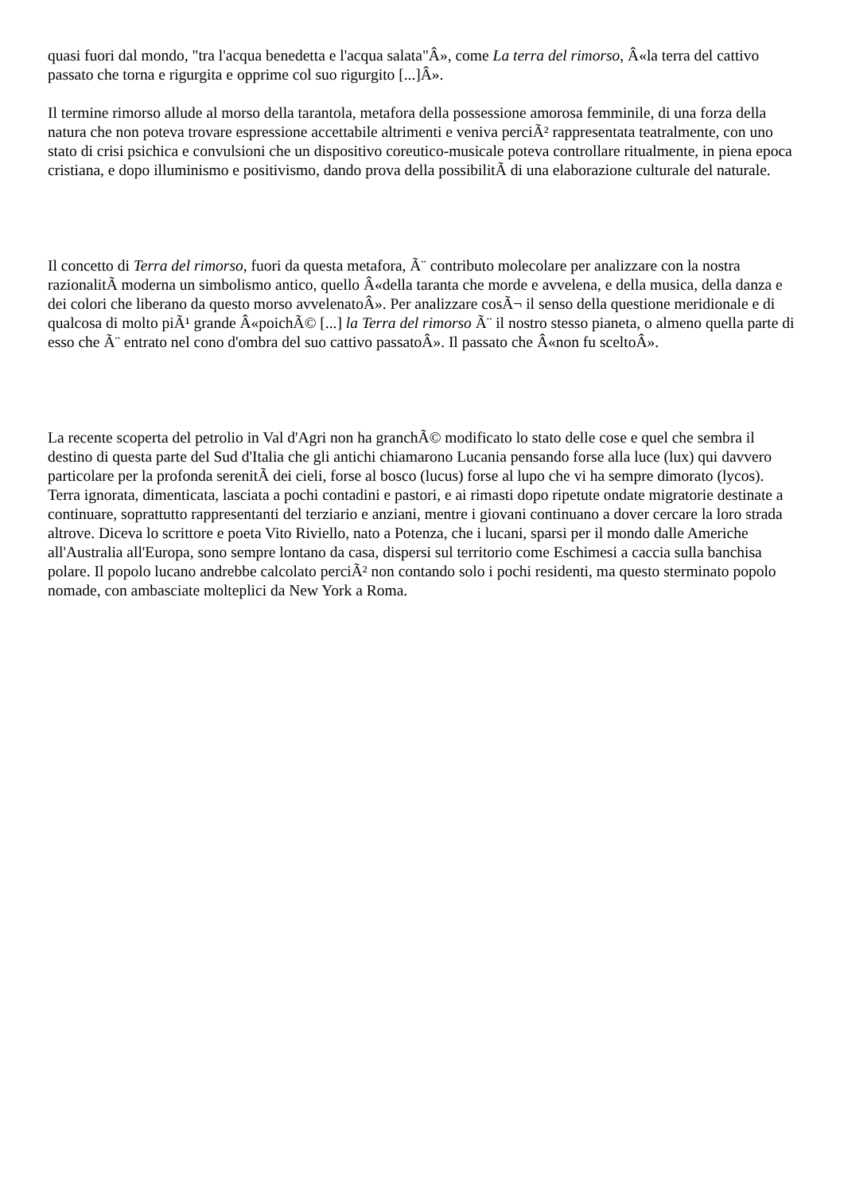quasi fuori dal mondo, "tra l'acqua benedetta e l'acqua salata"Â», come La terra del rimorso, Â«la terra del cattivo passato che torna e rigurgita e opprime col suo rigurgito [...]Â».
Il termine rimorso allude al morso della tarantola, metafora della possessione amorosa femminile, di una forza della natura che non poteva trovare espressione accettabile altrimenti e veniva perciÃ² rappresentata teatralmente, con uno stato di crisi psichica e convulsioni che un dispositivo coreutico-musicale poteva controllare ritualmente, in piena epoca cristiana, e dopo illuminismo e positivismo, dando prova della possibilitÃ di una elaborazione culturale del naturale.
Il concetto di Terra del rimorso, fuori da questa metafora, Ã¨ contributo molecolare per analizzare con la nostra razionalitÃ moderna un simbolismo antico, quello Â«della taranta che morde e avvelena, e della musica, della danza e dei colori che liberano da questo morso avvelenatoÂ». Per analizzare cosÃ¬ il senso della questione meridionale e di qualcosa di molto piÃ¹ grande Â«poichÃ© [...] la Terra del rimorso Ã¨ il nostro stesso pianeta, o almeno quella parte di esso che Ã¨ entrato nel cono d'ombra del suo cattivo passatoÂ». Il passato che Â«non fu sceltoÂ».
La recente scoperta del petrolio in Val d'Agri non ha granchÃ© modificato lo stato delle cose e quel che sembra il destino di questa parte del Sud d'Italia che gli antichi chiamarono Lucania pensando forse alla luce (lux) qui davvero particolare per la profonda serenitÃ dei cieli, forse al bosco (lucus) forse al lupo che vi ha sempre dimorato (lycos). Terra ignorata, dimenticata, lasciata a pochi contadini e pastori, e ai rimasti dopo ripetute ondate migratorie destinate a continuare, soprattutto rappresentanti del terziario e anziani, mentre i giovani continuano a dover cercare la loro strada altrove. Diceva lo scrittore e poeta Vito Riviello, nato a Potenza, che i lucani, sparsi per il mondo dalle Americhe all'Australia all'Europa, sono sempre lontano da casa, dispersi sul territorio come Eschimesi a caccia sulla banchisa polare. Il popolo lucano andrebbe calcolato perciÃ² non contando solo i pochi residenti, ma questo sterminato popolo nomade, con ambasciate molteplici da New York a Roma.